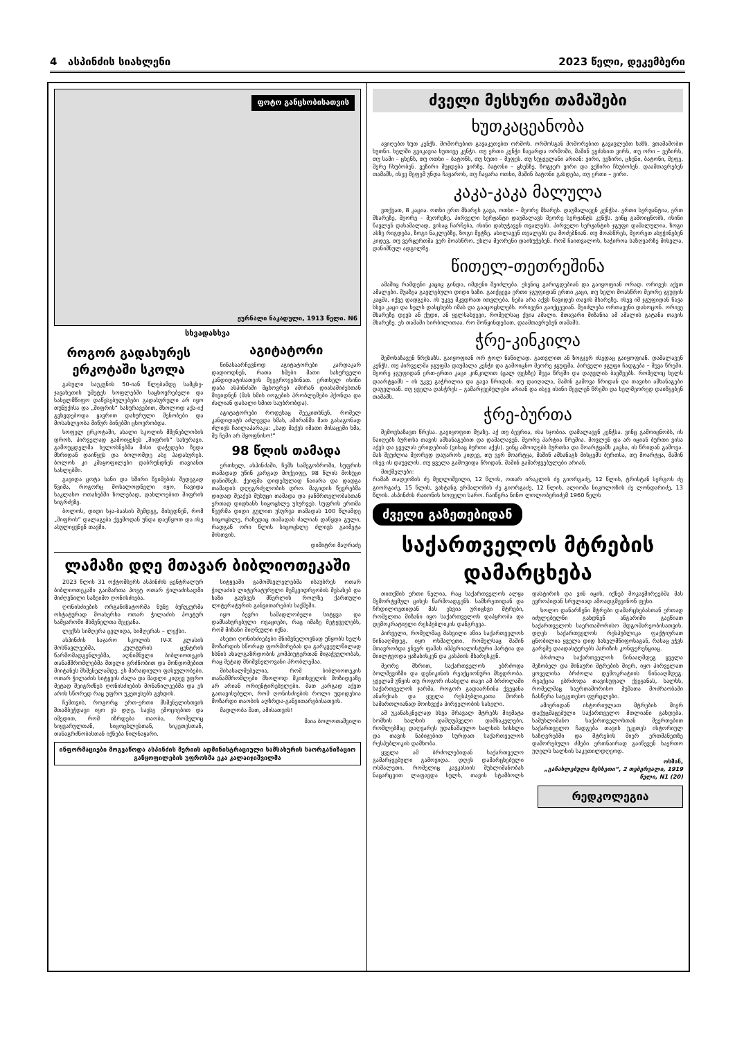4 ასპინძის სიახლენი 2023 წელი, დეკემბერი
ფოტო განცხობისათვის
ჟურნალი ნაკადული, 1913 წელი. N6
სხვადასხვა
როგორ გადახურეს ერკოტაში სკოლა
გასული საუკუნის 50-იან წლებამდე სამცხე-ჯავახეთის უმეტეს სოფლებში საცხოვრებელი და სახელმწიფო დაწესებულებები გადახურული არ იყო თუნუქისა და „შიფრის“ სახურავებით, მხოლოდ აქა-იქ გვხვდებოდა ყავრით დახურული შენობები და მოსახლეობა მიწურ ბინებში ცხოვრობდა.
სოფელ ერკოტაში, ახალი სკოლის მშენებლობის დროს, პირველად გამოიყენეს „შიფრის“ სახურავი. გამოუცდელმა ხელოსნებმა მისი დაჭედება ზედა მხრიდან დაიწყეს და ბოლომდე ასე ჰადახურეს. ბოლოს კი კმაყოფილები დაბრუნდნენ თავიანთ სახლებში.
გავიდა ცოტა ხანი და ხშირი წვიმების შედეგად წვიმა, როგორც მოსალოდნელი იყო, ჩავიდა საკლასო ოთახებში ზოლებად, დახლოებით შიფრის სიგრძეზე.
ბოლოს, დიდი სჯა-ბაასის შემდეგ, მიხვდნენ, რომ „შიფრის“ დალაგება ქვემოდან უნდა დაეწყოთ და ისე ასულიყვნენ თავში.
აგიტატორი
წინასაარჩევნოდ აგიტატორები კარდაკარ დადიოდნენ, რათა ხმები მათი სასურველი კანდიდატისათვის შეეგროვებინათ. ერთხელ ისინი დაბა ასპინძაში მცხოვრებ ამირან დიასამიძესთან მივიდნენ (მას ხმის იოგების პრობლემები ჰქონდა და ძალიან დაბალი ხმით საუბრობდა).
აგიტატორები როდესაც შეეკითხნენ, რომელ კანდიდატს აძლევდა ხმას, ამირანმა მათ გასაგონად ძლივს ჩაილაპარაკა: „სად მაქვს იმათი მისაცემი ხმა, მე ჩემი არ მყოფნისო!“
98 წლის თამადა
ერთხელ, ასპინძაში, ჩემს სამეგობროში, სუფრის თამადად უწინ კარგად მოქეიფე, 98 წლის მოხუცი დანიშნეს. ქეიფმა დიდებულად ჩაიარა და დადგა თამადის დღეგრძელობის დრო. მაგიდის წევრებმა დიდად შეაქეს მუხუცი თამადა და ჯანმრთელობასთან ერთად დიდხანს სიცოცხლე უსურვეს. სუფრის ერთმა წევრმა დიდი გულით უსურვა თამადას 100 წლამდე სიცოცხლე, რაზედაც თამადას ძალიან დაწყდა გული, რადგან ორი წლის სიცოცხლე ძლივს გაიმეტა მისთვის.
დიმიტრი მაღრაძე
ლამაზი დღე მთავარ ბიბლიოთეკაში
2023 წლის 31 ოქტომბერს ასპინძის ცენტრალურ ბიბლიოთეკაში გაიმართა პოეტ ოთარ ჭილაძისადმი მიძღვნილი საზეიმო ღონისძიება.
ღონისძიების ორგანიზატორმა ნუნუ ბუჩუკურმა ოსტატურად მოახერხა ოთარ ჭილაძის პოეტურ სამყაროში მსმენელთა შეყვანა.
ლექსს სიმღერა ცვლიდა, სიმღერას – ლექსი.
ასპინძის საჯარო სკოლის IV-X კლასის მოსწავლეებმა, კულტურის ცენტრის წარმომადგენლებმა, აღნიშნული ბიბლიოთეკის თანამშრომლებმა მთელი გრძნობით და მონდომებით მიიტანეს მსმენელამდე. ეს მარადიული ფასეულობები. ოთარ ჭილაძის სიტყვის ძალა და მადლი კიდევ უფრო მეტად შეიგრძნეს ღონისძიების მონაწილეებმა და ეს არის სწორედ რაც უფრო უკეთესებს გვხდის.
ჩემთვის, როგორც ერთ-ერთი მსმენელისთვის შთამბეჭდავი იყო ეს დღე, სავსე ემოციებით და იმედით, რომ იზრდება თაობა, რომელიც სიყვარულთან, სიცოცხლესთან, სიკეთესთან, თანაგრძნობასთან იქნება წილნაყარი.
სიტყვაში გამომსვლელებმა ისაუბრეს ოთარ ჭილაძის ლიტერატურული მემკვიდრეობის შესახებ და ხაზი გაუსვეს მწერლის როლზე ქართული ლიტერატურის განვითარების საქმეში.
იყო ბევრი სამადლობელი სიტყვა და დამსახურებული ოვაციები, რაც იმაზე მეტყველებს, რომ მიზანი მიღწეული იქნა.
ასეთი ღონისძიებები მნიშვნელოვნად უწყობს ხელს მოზარდის სწორად ფორმირებას და გარკვეულწილად ხსნის ახალგაზრდობის კომპიუტერთან მიჯაჭვულობას, რაც მეტად მნიშვნელოვანი პრობლემაა.
მისასალმებელია, რომ ბიბლიოთეკის თანამშრომლები მხოლოდ მკითხველის მოზიდვაზე არ არიან ორიენტირებულები. მათ კარგად აქვთ გათავისებული, რომ ღონისძიების როლი უდიდესია მოზარდი თაობის აღზრდა-განვითარებისათვის.
მადლობა მათ, ამისათვის!
მაია ბოლოთაშვილი
ინფორმაციები მოგვაწოდა ასპინძის მერიის ადმინისტრაციული სამსახურის საორგანიზაციო განყოფილების უფროსმა ეკა კალაიჯიშვილმა
ძველი მესხური თამაშები
ხუთკაცეანობა
ავიღებთ ხუთ კენჭს. მოშორებით გავაკეთებთ ორმოს. ორმოსგან მოშორებით გავავლებთ ხაზს. ვთამაშობთ ხუთნი. ხელში გვიკავია ხუთივე კენჭი. თუ ერთი კენჭი ჩავარდა ორმოში, მაშინ ვეძახით ვირს, თუ ორი – ვეზირს, თუ სამი – ცხენს, თუ ოთხი – ბატონს, თუ ხუთი – მეფეს. თუ სუყველანი არიან: ვირი, ვეზირი, ცხენი, ბატონი, მეფე, მერე ჩხუბობენ. ვეზირი შეჯდება ვირზე, ბატონი – ცხენზე, ზოგჯერ ვირი და ვეზირი ჩხუბობენ. დაამთავრებენ თამაშს, ისევ მეფემ უნდა ჩაყაროს, თუ ჩაყარა ოთხი, მაშინ ბატონი გახდება, თუ ერთი – ვირი.
კაკა-კაკა მალულა
ვთქვათ, 8 კაცია. ოთხი ერთ მხარეს გავა, ოთხი – მეორე მხარეს. დაუმალავენ კენჭსა. ერთი სერჟანტია, ერთ მხარეზე, მეორე – მეორეზე. პირველი სერჟანტი დაუმალავს მეორე სერჟანტს კენჭს. ვინც გამოიცნობს, ისინი წავლენ დასამალად, ვისაც ჩარჩება, ისინი დახუჭავენ თვალებს. პირველი სერჟანტის ჯგუფი დამალულია, ზოგი ასზე რიგდება, ზოგი ნაკლებზე, ზოგი მეტზე. ახილავენ თვალებს და მოძებნიან. თუ მოასწრეს, მეორეთ ახუჭინებენ კიდევ, თუ ვერცერთმა ვერ მოასწრო, ეხლა მეორენი დაიხუჭებენ. რომ ჩაითვალოს, საჭიროა საზღვარზე მისვლა, დანიშნულ ადგილზე.
წითელ-თეთრეშინა
ამაშიც რამდენი კაციც გინდა, იმდენი შეიძლება. ესენიც გარიგდებიან და გაიყოფიან ორად. ორივეს აქვთ ამალები. შუაზეა გავლებული დიდი ხაზი. გაიქცევა ერთი ჯგუფიდან ერთი კაცი, თუ ხელი მოასწრო მეორე ჯგუფის კაცმა, იქვე დადგება. ის უკვე მკვდრათ ითვლება, ნება არა აქვს წავიდეს თავის მხარეზე. ისევ იმ ჯგუფიდან წავა სხვა კაცი და ხელს დასცხებს იმას და გააცოცხლებს. ორივენი გაიქცევიან. შეიძლება ორთავენი დახოცონ. ორივე მხარეზე დევს ან ქუდი, ან ყელსახვევი, რომელსაც ქვია ამალი. მთავარი მიზანია ამ ამალის გატანა თავის მხარეზე. ეს თამაში სირბილითაა. რო მოწყინდებათ, დაამთავრებენ თამაშს.
ჭრე-კინკილა
შემოხაზავენ წრეხაზს. გაიყოფიან ორ ტოლ ნაწილად. გათვლით ან ზოგჯერ ისედაც გაიყოფიან. დამალავენ კენჭს. თუ პირველმა ჯგუფმა დაუმალა კენჭი და გამოიცნო მეორე ჯგუფმა, პირველი ჯგუფი ჩადგება – შევა წრეში. მეორე ჯგუფიდან ერთ-ერთი კაცი კინკილით (ცალ ფეხზე) შევა წრეში და დაუვლის ბავშვებს. რომელიც ხელს დაარტყამს – ის უკვე გაჭრილია და გავა წრიდან. თუ დაიღალა, მაშინ გამოვა წრიდან და თავისი ამხანაგები დაუვლიან. თუ ყველა დასჭრეს – გამარჯვებულები არიან და ისევ ისინი შევლენ წრეში და ხელმეორედ დაიწყებენ თამაშს.
ჭრე-ბურთა
შემოვხაზავთ წრესა. გავიყოფით შუაზე. აქ თუ ბევრია, ისა სჯობია. დამალავენ კენჭსა. ვინც გამოიცნობს, ის წაიღებს ბურთსა თავის ამხანაგებით და დამალავენ. მეორე პარტია წრეშია. მოვლენ და არ იციან ბურთი ვისა აქვს და ყველას ერიდებიან (ვისაც ბურთი აქვს). ვინც ამოიღებს ბურთსა და მოარტყამს კაცსა, ის წრიდან გამოვა. მას შეუძლია მეორედ დაუაროს კიდევ, თუ ვერ მოარტყა, მაშინ ამხანაგს მისცემს ბურთსა, თუ მოარტყა, მაშინ ისევ ის დაუვლის. თუ ყველა გამოვიდა წრიდან, მაშინ გამარჯვებულები არიან.
მთქმელები:
რამაზ თადეოზის ძე მჟღლიშვილი, 12 წლის, ოთარ ირაკლის ძე გიორგაძე, 12 წლის, ტრისტან სერგოს ძე გიორგაძე, 15 წლის, ვახტანგ ერმალოზის ძე გიორგაძე, 12 წლის, ალიოშა ნიკოლოზის ძე ლონდარიძე, 13 წლის. ასპინძის რაიონის სოფელი სარო. ჩაიწერა ნინო ლოლობერიძემ 1960 წელს
ძველი გაზეთებიდან
საქართველოს მტრების დამარცხება
თითქმის ერთი წელია, რაც საქართველოს ალყა შემორტყმულ ციხეს წარმოადგენს. სამხრეთიდან და ჩრდილოეთიდან მას ეხვია ურიცხვი მტრები, რომელთა მიზანი იყო საქართველოს დაპყრობა და დემოკრატიული რესპუბლიკის დანგრევა.
პირველი, რომელმაც მახვილი აწია საქართველოს წინააღმდეგ, იყო ოსმალეთი, რომელსაც მაშინ მთავრობდა ენვერ ფაშას იმპერიალისტური პარტია და მიილტვოდა ყაზახისკენ და კასპიის მხარესკენ.
მეორე მხრით, საქართველოს ებრძოდა ბოლშევიზმი და დენიკინის რეაქციონური მხედრობა. ყველამ უწყის თუ როგორ ისახელა თავი ამ ბრძოლაში საქართველოს ჯარმა, როგორ გადაარჩინა ქვეყანა ანარქიას და ყველა რესპუბლიკათა შორის სამართლიანად მოიხვეჭა პირველობის სახელი.
ამ უკანასკნელად სხვა მრავალ მტრებს მიემატა სომხის ხალხის დამღუპველი დაშნაკელები, რომლებმაც დაღვარეს უდანაშაულო ხალხის სისხლი და თავის ნაბიჯებით სურდათ საქართველოს რესპუბლიკის დამხობა.
ყველა ამ ბრძოლებიდან საქართველო გამარჯვებული გამოვიდა. დღეს დამარცხებული ოსმალეთი, რომელიც კავკასიის მუსლიმანობას ნაცარცვით ლაფავდა სულს, თავის სტამბოლს დასტირის და ვინ იცის, იქნებ მოკავშირეებმა მას ევროპიდან სრულიად ამოადგმევინონ ფეხი.
ხოლო დანარჩენი მტრები დამარცხებასთან ერთად იძულებულნი გახდნენ ანგარიში გაეწიათ საქართველოს საერთაშორისო მდგომარეობისათვის. დღეს საქართველოს რესპუბლიკა ფაქტიურათ ცნობილია ყველა დიდ სახელმწიფოსაგან, რასაც ეჭვს გარეშე დაადასტურებს პარიზის კონფერენციაც.
ბრძოლა საქართველოს წინააღმდეგ ყველა მეზობელ და შინაური მტრების მიერ, იყო პირველათ ყოველისა ბრძოლა დემოკრატიის წინააღმდეგ. რეაქცია ებრძოდა თავისუფალ ქვეყანას, ხალხს, რომელმაც საერთაშორისო მუშათა მოძრაობაში ჩასწერა საუკეთესო ფურცლები.
ამიერიდან ისტორიულათ მტრების მიერ დაქუცმაცებული საქართველო მთლიანი გახდება. სამუსლიმანო საქართველოსთან შეერთებით საქართველო ჩადგება თავის უკეთეს ისტორიულ საზღვრებში და მტრების მიერ ერთმანეთზე დაშორებული ძმები ერთნაირად გაიწევენ საერთო უღელს ხალხის საკეთილდღეოდ.
ოსმან,
„განახლებული მესხეთი“, 2 თებერვალი, 1919 წელი, N1 (20)
რედკოლეგია